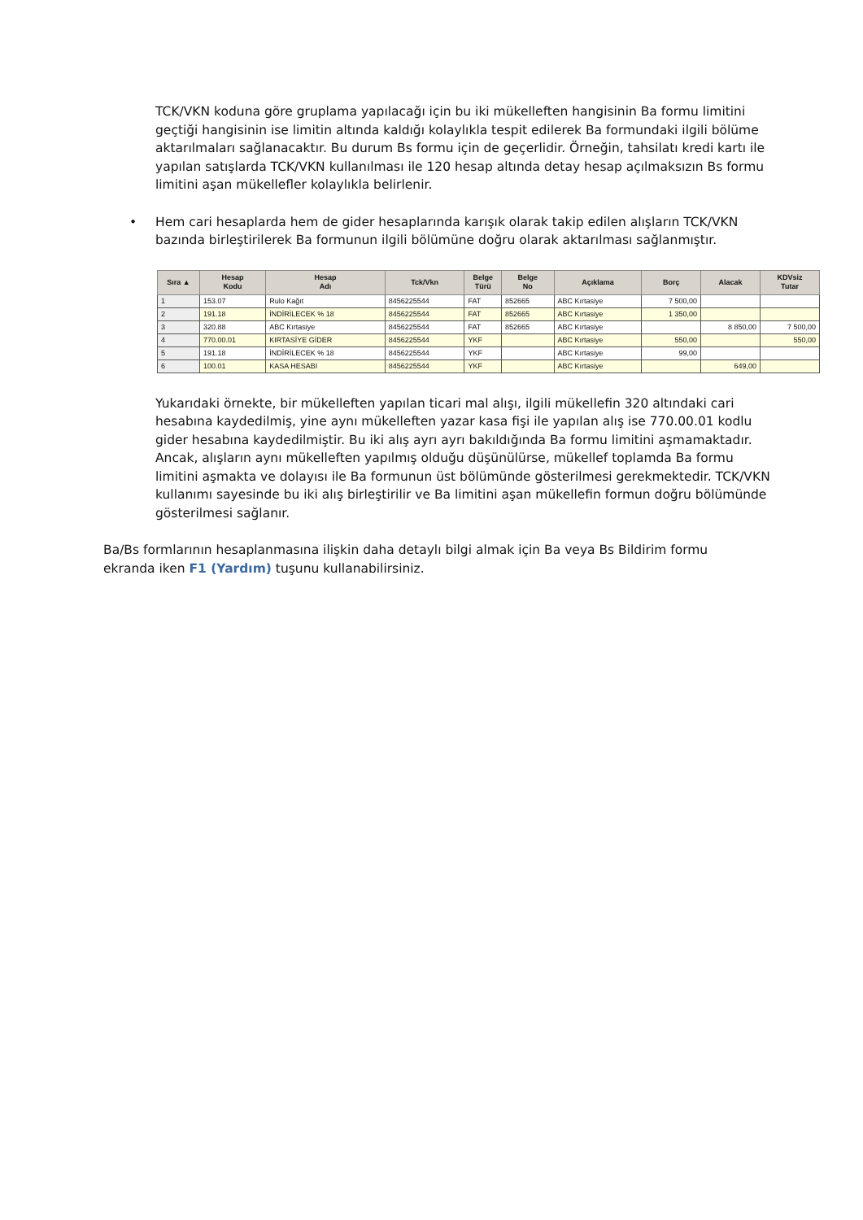TCK/VKN koduna göre gruplama yapılacağı için bu iki mükelleften hangisinin Ba formu limitini geçtiği hangisinin ise limitin altında kaldığı kolaylıkla tespit edilerek Ba formundaki ilgili bölüme aktarılmaları sağlanacaktır. Bu durum Bs formu için de geçerlidir. Örneğin, tahsilatı kredi kartı ile yapılan satışlarda TCK/VKN kullanılması ile 120 hesap altında detay hesap açılmaksızın Bs formu limitini aşan mükellefler kolaylıkla belirlenir.
• Hem cari hesaplarda hem de gider hesaplarında karışık olarak takip edilen alışların TCK/VKN bazında birleştirilerek Ba formunun ilgili bölümüne doğru olarak aktarılması sağlanmıştır.
| Sıra ▲ | Hesap Kodu | Hesap Adı | Tck/Vkn | Belge Türü | Belge No | Açıklama | Borç | Alacak | KDVsiz Tutar |
| --- | --- | --- | --- | --- | --- | --- | --- | --- | --- |
| 1 | 153.07 | Rulo Kağıt | 8456225544 | FAT | 852665 | ABC Kırtasiye | 7 500,00 | | |
| 2 | 191.18 | İNDİRİLECEK % 18 | 8456225544 | FAT | 852665 | ABC Kırtasiye | 1 350,00 | | |
| 3 | 320.88 | ABC Kırtasiye | 8456225544 | FAT | 852665 | ABC Kırtasiye | | 8 850,00 | 7 500,00 |
| 4 | 770.00.01 | KIRTASİYE GİDER | 8456225544 | YKF | | ABC Kırtasiye | 550,00 | | 550,00 |
| 5 | 191.18 | İNDİRİLECEK % 18 | 8456225544 | YKF | | ABC Kırtasiye | 99,00 | | |
| 6 | 100.01 | KASA HESABI | 8456225544 | YKF | | ABC Kırtasiye | | 649,00 | |
Yukarıdaki örnekte, bir mükelleften yapılan ticari mal alışı, ilgili mükellefin 320 altındaki cari hesabına kaydedilmiş, yine aynı mükelleften yazar kasa fişi ile yapılan alış ise 770.00.01 kodlu gider hesabına kaydedilmiştir. Bu iki alış ayrı ayrı bakıldığında Ba formu limitini aşmamaktadır. Ancak, alışların aynı mükelleften yapılmış olduğu düşünülürse, mükellef toplamda Ba formu limitini aşmakta ve dolayısı ile Ba formunun üst bölümünde gösterilmesi gerekmektedir. TCK/VKN kullanımı sayesinde bu iki alış birleştirilir ve Ba limitini aşan mükellefin formun doğru bölümünde gösterilmesi sağlanır.
Ba/Bs formlarının hesaplanmasına ilişkin daha detaylı bilgi almak için Ba veya Bs Bildirim formu ekranda iken F1 (Yardım) tuşunu kullanabilirsiniz.